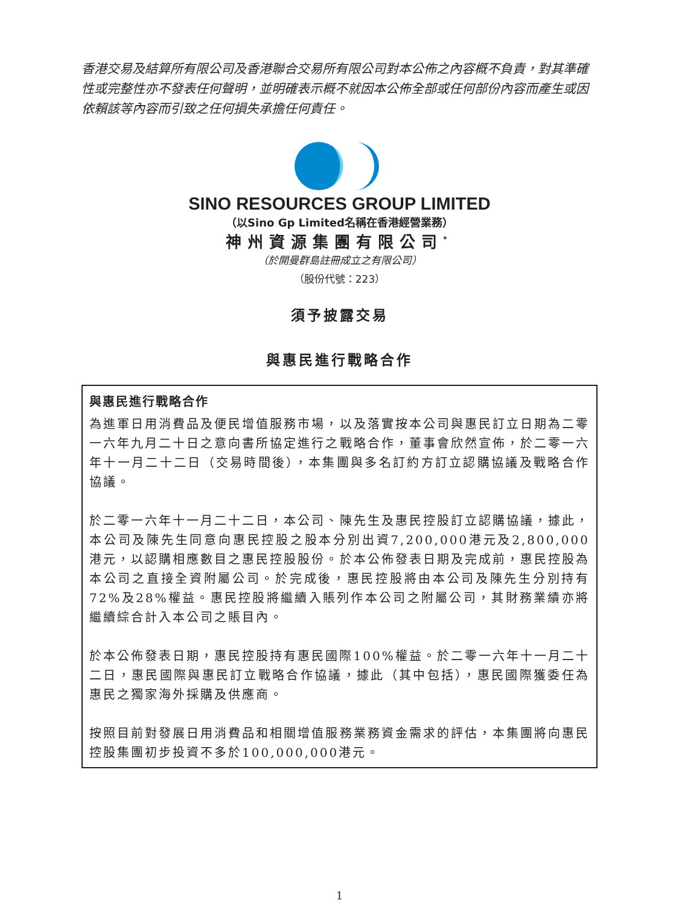香港交易及結算所有限公司及香港聯合交易所有限公司對本公佈之內容概不負責，對其準確性或完整性亦不發表任何聲明，並明確表示概不就因本公佈全部或任何部份內容而產生或因依賴該等內容而引致之任何損失承擔任何責任。
SINO RESOURCES GROUP LIMITED
（以Sino Gp Limited名稱在香港經營業務）
神州資源集團有限公司<sup>*</sup>
（於開曼群島註冊成立之有限公司）
（股份代號：223）
須予披露交易
與惠民進行戰略合作
與惠民進行戰略合作
為進軍日用消費品及便民增值服務市場，以及落實按本公司與惠民訂立日期為二零一六年九月二十日之意向書所協定進行之戰略合作，董事會欣然宣佈，於二零一六年十一月二十二日（交易時間後），本集團與多名訂約方訂立認購協議及戰略合作協議。
於二零一六年十一月二十二日，本公司、陳先生及惠民控股訂立認購協議，據此，本公司及陳先生同意向惠民控股之股本分別出資7,200,000港元及2,800,000港元，以認購相應數目之惠民控股股份。於本公佈發表日期及完成前，惠民控股為本公司之直接全資附屬公司。於完成後，惠民控股將由本公司及陳先生分別持有72%及28%權益。惠民控股將繼續入賬列作本公司之附屬公司，其財務業績亦將繼續綜合計入本公司之賬目內。
於本公佈發表日期，惠民控股持有惠民國際100%權益。於二零一六年十一月二十二日，惠民國際與惠民訂立戰略合作協議，據此（其中包括），惠民國際獲委任為惠民之獨家海外採購及供應商。
按照目前對發展日用消費品和相關增值服務業務資金需求的評估，本集團將向惠民控股集團初步投資不多於100,000,000港元。
1